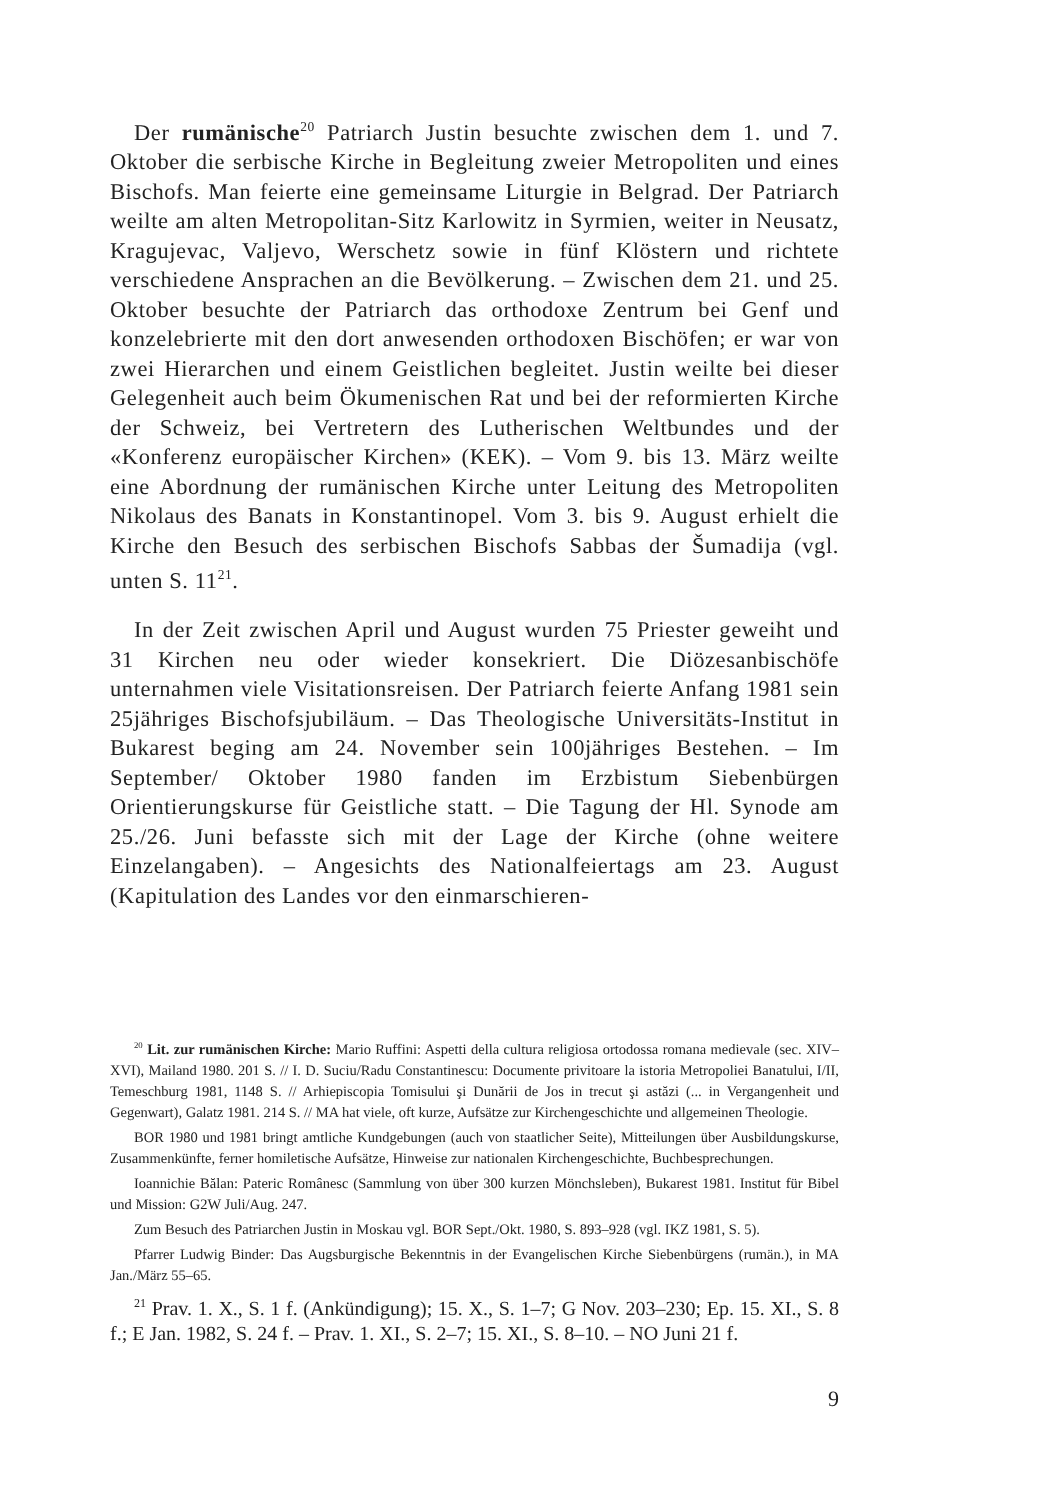Der rumänische<sup>20</sup> Patriarch Justin besuchte zwischen dem 1. und 7. Oktober die serbische Kirche in Begleitung zweier Metropoliten und eines Bischofs. Man feierte eine gemeinsame Liturgie in Belgrad. Der Patriarch weilte am alten Metropolitan-Sitz Karlowitz in Syrmien, weiter in Neusatz, Kragujevac, Valjevo, Werschetz sowie in fünf Klöstern und richtete verschiedene Ansprachen an die Bevölkerung. – Zwischen dem 21. und 25. Oktober besuchte der Patriarch das orthodoxe Zentrum bei Genf und konzelebrierte mit den dort anwesenden orthodoxen Bischöfen; er war von zwei Hierarchen und einem Geistlichen begleitet. Justin weilte bei dieser Gelegenheit auch beim Ökumenischen Rat und bei der reformierten Kirche der Schweiz, bei Vertretern des Lutherischen Weltbundes und der «Konferenz europäischer Kirchen» (KEK). – Vom 9. bis 13. März weilte eine Abordnung der rumänischen Kirche unter Leitung des Metropoliten Nikolaus des Banats in Konstantinopel. Vom 3. bis 9. August erhielt die Kirche den Besuch des serbischen Bischofs Sabbas der Šumadija (vgl. unten S. 11<sup>21</sup>.
In der Zeit zwischen April und August wurden 75 Priester geweiht und 31 Kirchen neu oder wieder konsekriert. Die Diözesanbischöfe unternahmen viele Visitationsreisen. Der Patriarch feierte Anfang 1981 sein 25jähriges Bischofsjubiläum. – Das Theologische Universitäts-Institut in Bukarest beging am 24. November sein 100jähriges Bestehen. – Im September/ Oktober 1980 fanden im Erzbistum Siebenbürgen Orientierungskurse für Geistliche statt. – Die Tagung der Hl. Synode am 25./26. Juni befasste sich mit der Lage der Kirche (ohne weitere Einzelangaben). – Angesichts des Nationalfeiertags am 23. August (Kapitulation des Landes vor den einmarschieren-
<sup>20</sup> Lit. zur rumänischen Kirche: Mario Ruffini: Aspetti della cultura religiosa ortodossa romana medievale (sec. XIV–XVI), Mailand 1980. 201 S. // I. D. Suciu/Radu Constantinescu: Documente privitoare la istoria Metropoliei Banatului, I/II, Temeschburg 1981, 1148 S. // Arhiepiscopia Tomisului şi Dunării de Jos in trecut şi astăzi (... in Vergangenheit und Gegenwart), Galatz 1981. 214 S. // MA hat viele, oft kurze, Aufsätze zur Kirchengeschichte und allgemeinen Theologie.
BOR 1980 und 1981 bringt amtliche Kundgebungen (auch von staatlicher Seite), Mitteilungen über Ausbildungskurse, Zusammenkünfte, ferner homiletische Aufsätze, Hinweise zur nationalen Kirchengeschichte, Buchbesprechungen.
Ioannichie Bălan: Pateric Românesc (Sammlung von über 300 kurzen Mönchsleben), Bukarest 1981. Institut für Bibel und Mission: G2W Juli/Aug. 247.
Zum Besuch des Patriarchen Justin in Moskau vgl. BOR Sept./Okt. 1980, S. 893–928 (vgl. IKZ 1981, S. 5).
Pfarrer Ludwig Binder: Das Augsburgische Bekenntnis in der Evangelischen Kirche Siebenbürgens (rumän.), in MA Jan./März 55–65.
<sup>21</sup> Prav. 1. X., S. 1 f. (Ankündigung); 15. X., S. 1–7; G Nov. 203–230; Ep. 15. XI., S. 8 f.; E Jan. 1982, S. 24 f. – Prav. 1. XI., S. 2–7; 15. XI., S. 8–10. – NO Juni 21 f.
9